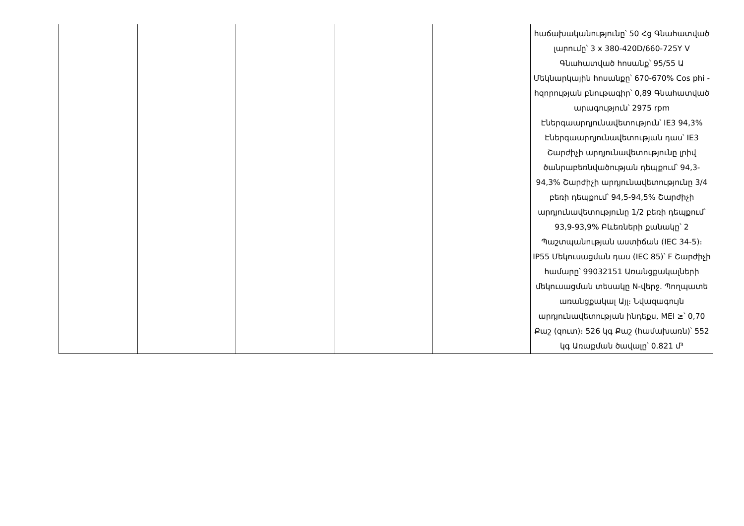| | | | | | հաճախականությունը՝ 50 Հց Գնահատված լարումը՝ 3 x 380-420D/660-725Y V Գնահատված հոսանք՝ 95/55 Ա Մեկնարկային հոսանքը՝ 670-670% Cos phi - hզորության բնութագիր՝ 0,89 Գնահատված արագություն՝ 2975 rpm Էներգաարդյունավետություն՝ IE3 94,3% Էներգաարդյունավետության դաս՝ IE3 Շարժիչի արդյունավետությունը լրիվ ծանրաբեռնվածության դեպքում՝ 94,3-94,3% Շարժիչի արդյունավետությունը 3/4 բեռի դեպքում՝ 94,5-94,5% Շարժիչի արդյունավետությունը 1/2 բեռի դեպքում՝ 93,9-93,9% Բևեռների քանակը՝ 2 Պաշտպանության աստիճան (IEC 34-5)։ IP55 Մեկուսացման դաս (IEC 85)՝ F Շարժիչի համարը՝ 99032151 Առանցքակալների մեկուսացման տեսակը N-վերջ. Պողպատե առանցքակալ Այլ։ Նվազագույն արդյունավետության ինդեքս, MEI ≥՝ 0,70 Քաշ (զուտ)։ 526 կգ Քաշ (համախառն)՝ 552 կգ Առաքման ծավալը՝ 0.821 մ³ |